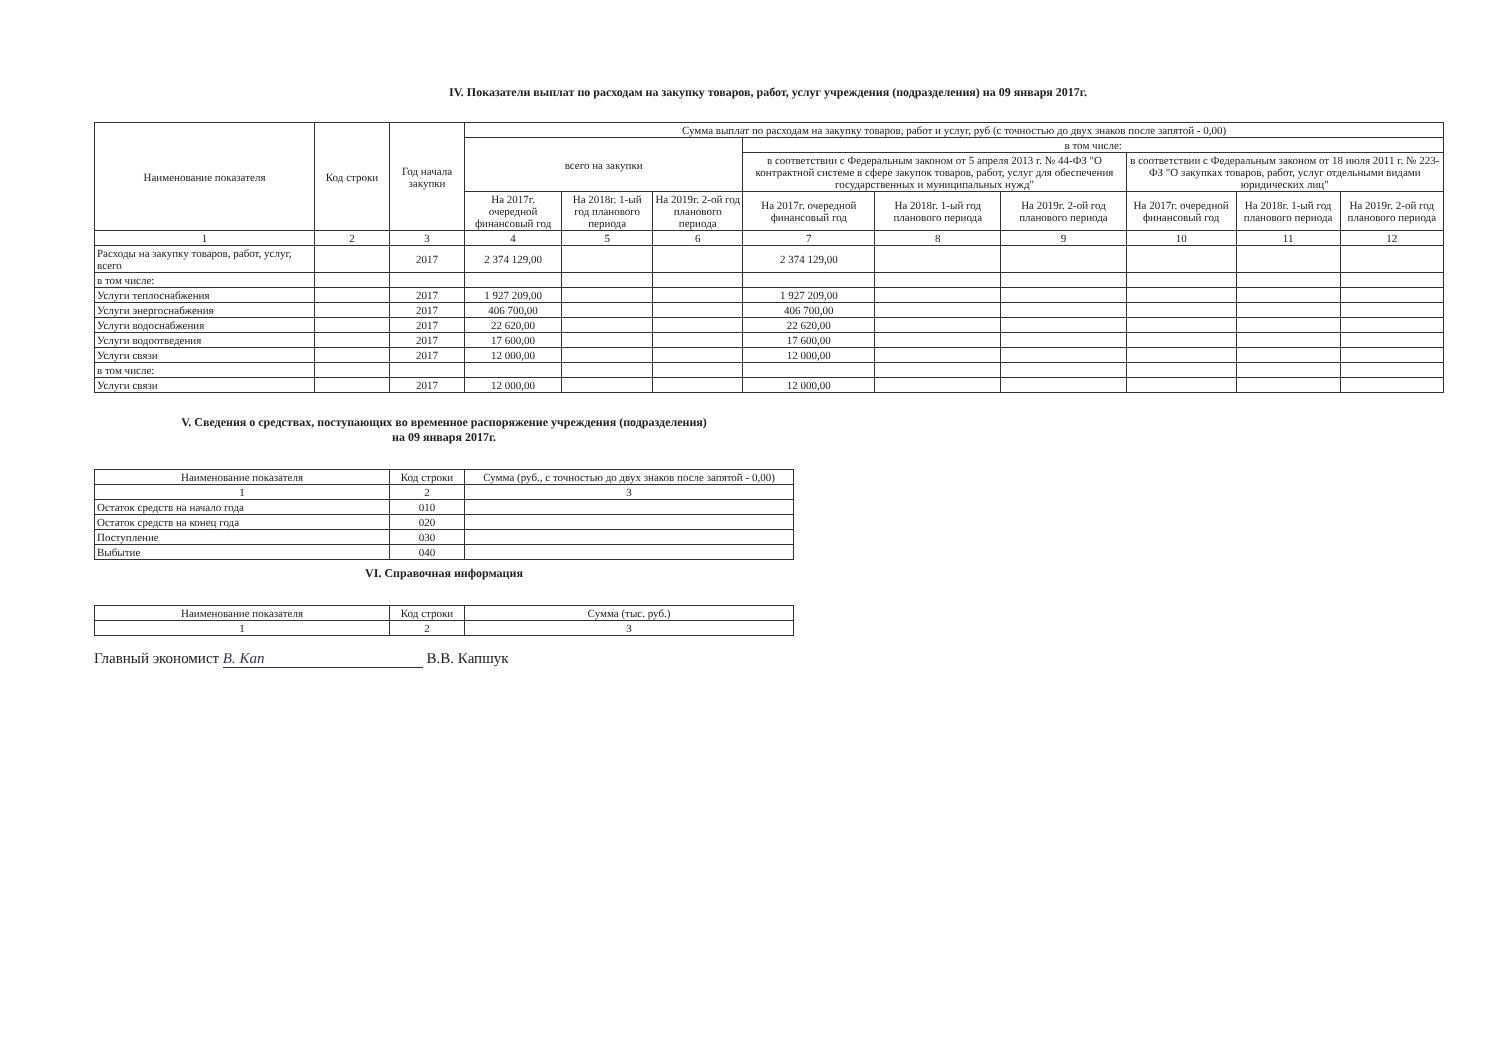IV. Показатели выплат по расходам на закупку товаров, работ, услуг учреждения (подразделения) на 09 января 2017г.
| Наименование показателя | Код строки | Год начала закупки | Сумма выплат по расходам на закупку товаров, работ и услуг, руб (с точностью до двух знаков после запятой - 0,00) | | | | | | | | |
| --- | --- | --- | --- | --- | --- | --- | --- | --- | --- | --- | --- |
| | | | всего на закупки | | | в том числе: | | | | | |
| | | | | | | в соответствии с Федеральным законом от 5 апреля 2013 г. № 44-ФЗ "О контрактной системе в сфере закупок товаров, работ, услуг для обеспечения государственных и муниципальных нужд" | | | в соответствии с Федеральным законом от 18 июля 2011 г. № 223-ФЗ "О закупках товаров, работ, услуг отдельными видами юридических лиц" | | |
| | | | На 2017г. очередной финансовый год | На 2018г. 1-ый год планового периода | На 2019г. 2-ой год планового периода | На 2017г. очередной финансовый год | На 2018г. 1-ый год планового периода | На 2019г. 2-ой год планового периода | На 2017г. очередной финансовый год | На 2018г. 1-ый год планового периода | На 2019г. 2-ой год планового периода |
| 1 | 2 | 3 | 4 | 5 | 6 | 7 | 8 | 9 | 10 | 11 | 12 |
| Расходы на закупку товаров, работ, услуг, всего | | 2017 | 2 374 129,00 | | | 2 374 129,00 | | | | | |
| в том числе: | | | | | | | | | | | |
| Услуги теплоснабжения | | 2017 | 1 927 209,00 | | | 1 927 209,00 | | | | | |
| Услуги энергоснабжения | | 2017 | 406 700,00 | | | 406 700,00 | | | | | |
| Услуги водоснабжения | | 2017 | 22 620,00 | | | 22 620,00 | | | | | |
| Услуги водоотведения | | 2017 | 17 600,00 | | | 17 600,00 | | | | | |
| Услуги связи | | 2017 | 12 000,00 | | | 12 000,00 | | | | | |
| в том числе: | | | | | | | | | | | |
| Услуги связи | | 2017 | 12 000,00 | | | 12 000,00 | | | | | |
V. Сведения о средствах, поступающих во временное распоряжение учреждения (подразделения)
на 09 января 2017г.
| Наименование показателя | Код строки | Сумма (руб., с точностью до двух знаков после запятой - 0,00) |
| --- | --- | --- |
| 1 | 2 | 3 |
| Остаток средств на начало года | 010 | |
| Остаток средств на конец года | 020 | |
| Поступление | 030 | |
| Выбытие | 040 | |
VI. Справочная информация
| Наименование показателя | Код строки | Сумма (тыс. руб.) |
| --- | --- | --- |
| 1 | 2 | 3 |
Главный экономист В. Кап В.В. Капшук